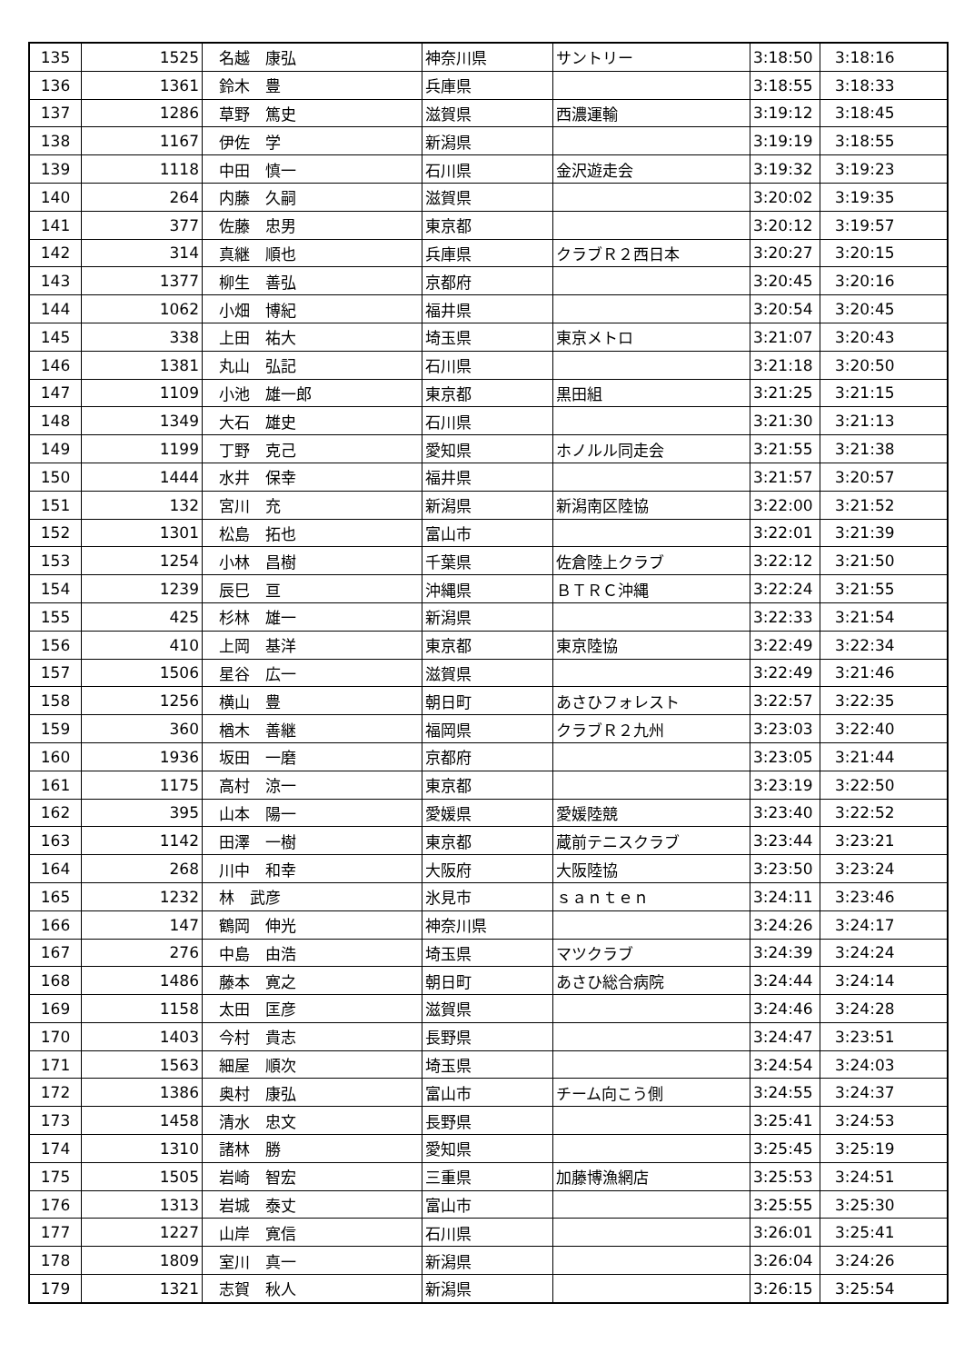| 135 | 1525 | 名越 康弘 | 神奈川県 | サントリー | 3:18:50 | 3:18:16 |
| 136 | 1361 | 鈴木 豊 | 兵庫県 | | 3:18:55 | 3:18:33 |
| 137 | 1286 | 草野 篤史 | 滋賀県 | 西濃運輸 | 3:19:12 | 3:18:45 |
| 138 | 1167 | 伊佐 学 | 新潟県 | | 3:19:19 | 3:18:55 |
| 139 | 1118 | 中田 慎一 | 石川県 | 金沢遊走会 | 3:19:32 | 3:19:23 |
| 140 | 264 | 内藤 久嗣 | 滋賀県 | | 3:20:02 | 3:19:35 |
| 141 | 377 | 佐藤 忠男 | 東京都 | | 3:20:12 | 3:19:57 |
| 142 | 314 | 真継 順也 | 兵庫県 | クラブＲ２西日本 | 3:20:27 | 3:20:15 |
| 143 | 1377 | 柳生 善弘 | 京都府 | | 3:20:45 | 3:20:16 |
| 144 | 1062 | 小畑 博紀 | 福井県 | | 3:20:54 | 3:20:45 |
| 145 | 338 | 上田 祐大 | 埼玉県 | 東京メトロ | 3:21:07 | 3:20:43 |
| 146 | 1381 | 丸山 弘記 | 石川県 | | 3:21:18 | 3:20:50 |
| 147 | 1109 | 小池 雄一郎 | 東京都 | 黒田組 | 3:21:25 | 3:21:15 |
| 148 | 1349 | 大石 雄史 | 石川県 | | 3:21:30 | 3:21:13 |
| 149 | 1199 | 丁野 克己 | 愛知県 | ホノルル同走会 | 3:21:55 | 3:21:38 |
| 150 | 1444 | 水井 保幸 | 福井県 | | 3:21:57 | 3:20:57 |
| 151 | 132 | 宮川 充 | 新潟県 | 新潟南区陸協 | 3:22:00 | 3:21:52 |
| 152 | 1301 | 松島 拓也 | 富山市 | | 3:22:01 | 3:21:39 |
| 153 | 1254 | 小林 昌樹 | 千葉県 | 佐倉陸上クラブ | 3:22:12 | 3:21:50 |
| 154 | 1239 | 辰巳 亘 | 沖縄県 | ＢＴＲＣ沖縄 | 3:22:24 | 3:21:55 |
| 155 | 425 | 杉林 雄一 | 新潟県 | | 3:22:33 | 3:21:54 |
| 156 | 410 | 上岡 基洋 | 東京都 | 東京陸協 | 3:22:49 | 3:22:34 |
| 157 | 1506 | 星谷 広一 | 滋賀県 | | 3:22:49 | 3:21:46 |
| 158 | 1256 | 横山 豊 | 朝日町 | あさひフォレスト | 3:22:57 | 3:22:35 |
| 159 | 360 | 楢木 善継 | 福岡県 | クラブＲ２九州 | 3:23:03 | 3:22:40 |
| 160 | 1936 | 坂田 一磨 | 京都府 | | 3:23:05 | 3:21:44 |
| 161 | 1175 | 高村 涼一 | 東京都 | | 3:23:19 | 3:22:50 |
| 162 | 395 | 山本 陽一 | 愛媛県 | 愛媛陸競 | 3:23:40 | 3:22:52 |
| 163 | 1142 | 田澤 一樹 | 東京都 | 蔵前テニスクラブ | 3:23:44 | 3:23:21 |
| 164 | 268 | 川中 和幸 | 大阪府 | 大阪陸協 | 3:23:50 | 3:23:24 |
| 165 | 1232 | 林 武彦 | 氷見市 | ｓａｎｔｅｎ | 3:24:11 | 3:23:46 |
| 166 | 147 | 鶴岡 伸光 | 神奈川県 | | 3:24:26 | 3:24:17 |
| 167 | 276 | 中島 由浩 | 埼玉県 | マツクラブ | 3:24:39 | 3:24:24 |
| 168 | 1486 | 藤本 寛之 | 朝日町 | あさひ総合病院 | 3:24:44 | 3:24:14 |
| 169 | 1158 | 太田 匡彦 | 滋賀県 | | 3:24:46 | 3:24:28 |
| 170 | 1403 | 今村 貴志 | 長野県 | | 3:24:47 | 3:23:51 |
| 171 | 1563 | 細屋 順次 | 埼玉県 | | 3:24:54 | 3:24:03 |
| 172 | 1386 | 奥村 康弘 | 富山市 | チーム向こう側 | 3:24:55 | 3:24:37 |
| 173 | 1458 | 清水 忠文 | 長野県 | | 3:25:41 | 3:24:53 |
| 174 | 1310 | 諸林 勝 | 愛知県 | | 3:25:45 | 3:25:19 |
| 175 | 1505 | 岩崎 智宏 | 三重県 | 加藤博漁網店 | 3:25:53 | 3:24:51 |
| 176 | 1313 | 岩城 泰丈 | 富山市 | | 3:25:55 | 3:25:30 |
| 177 | 1227 | 山岸 寛信 | 石川県 | | 3:26:01 | 3:25:41 |
| 178 | 1809 | 室川 真一 | 新潟県 | | 3:26:04 | 3:24:26 |
| 179 | 1321 | 志賀 秋人 | 新潟県 | | 3:26:15 | 3:25:54 |